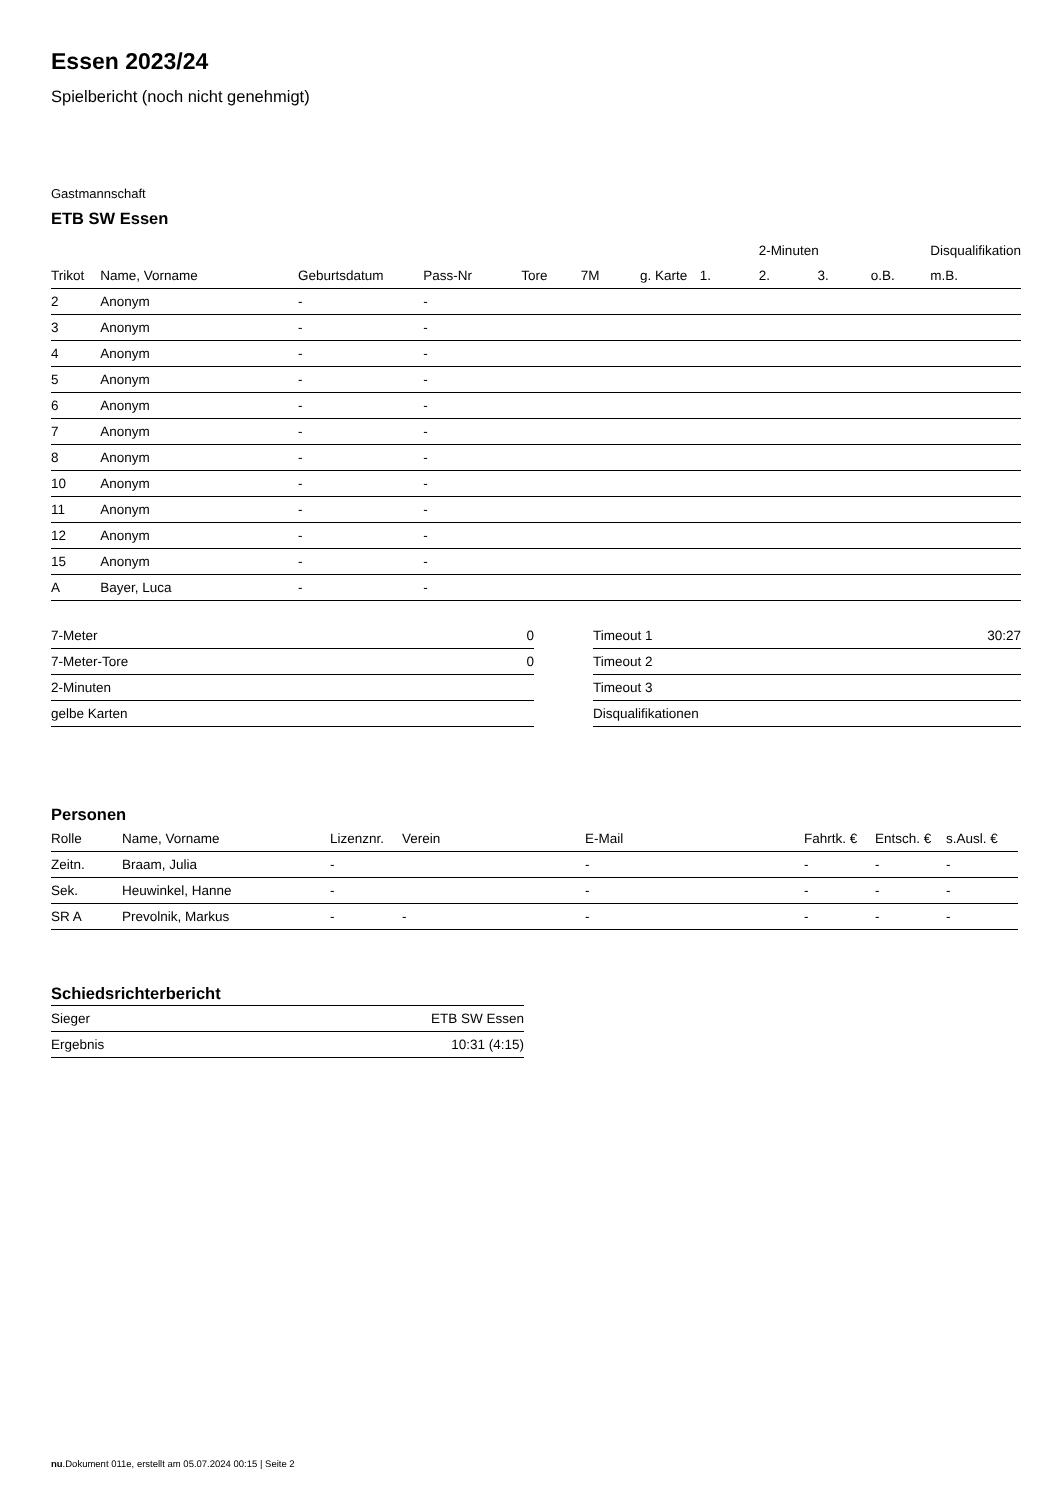Essen 2023/24
Spielbericht (noch nicht genehmigt)
Gastmannschaft
ETB SW Essen
| | | | | | | | | 2-Minuten | | | Disqualifikation |
| --- | --- | --- | --- | --- | --- | --- | --- | --- | --- | --- | --- |
| Trikot | Name, Vorname | Geburtsdatum | Pass-Nr | Tore | 7M | g. Karte | 1. | 2. | 3. | o.B. | m.B. |
| 2 | Anonym | - | - | | | | | | | | |
| 3 | Anonym | - | - | | | | | | | | |
| 4 | Anonym | - | - | | | | | | | | |
| 5 | Anonym | - | - | | | | | | | | |
| 6 | Anonym | - | - | | | | | | | | |
| 7 | Anonym | - | - | | | | | | | | |
| 8 | Anonym | - | - | | | | | | | | |
| 10 | Anonym | - | - | | | | | | | | |
| 11 | Anonym | - | - | | | | | | | | |
| 12 | Anonym | - | - | | | | | | | | |
| 15 | Anonym | - | - | | | | | | | | |
| A | Bayer, Luca | - | - | | | | | | | | |
| 7-Meter | 0 |
| 7-Meter-Tore | 0 |
| 2-Minuten | |
| gelbe Karten | |
| Timeout 1 | 30:27 |
| Timeout 2 | |
| Timeout 3 | |
| Disqualifikationen | |
Personen
| Rolle | Name, Vorname | Lizenznr. | Verein | E-Mail | Fahrtk. € | Entsch. € | s.Ausl. € |
| --- | --- | --- | --- | --- | --- | --- | --- |
| Zeitn. | Braam, Julia | - | | - | - | - | - |
| Sek. | Heuwinkel, Hanne | - | | - | - | - | - |
| SR A | Prevolnik, Markus | - | - | - | - | - | - |
Schiedsrichterbericht
| Sieger | ETB SW Essen |
| Ergebnis | 10:31 (4:15) |
nu.Dokument 011e, erstellt am 05.07.2024 00:15 | Seite 2